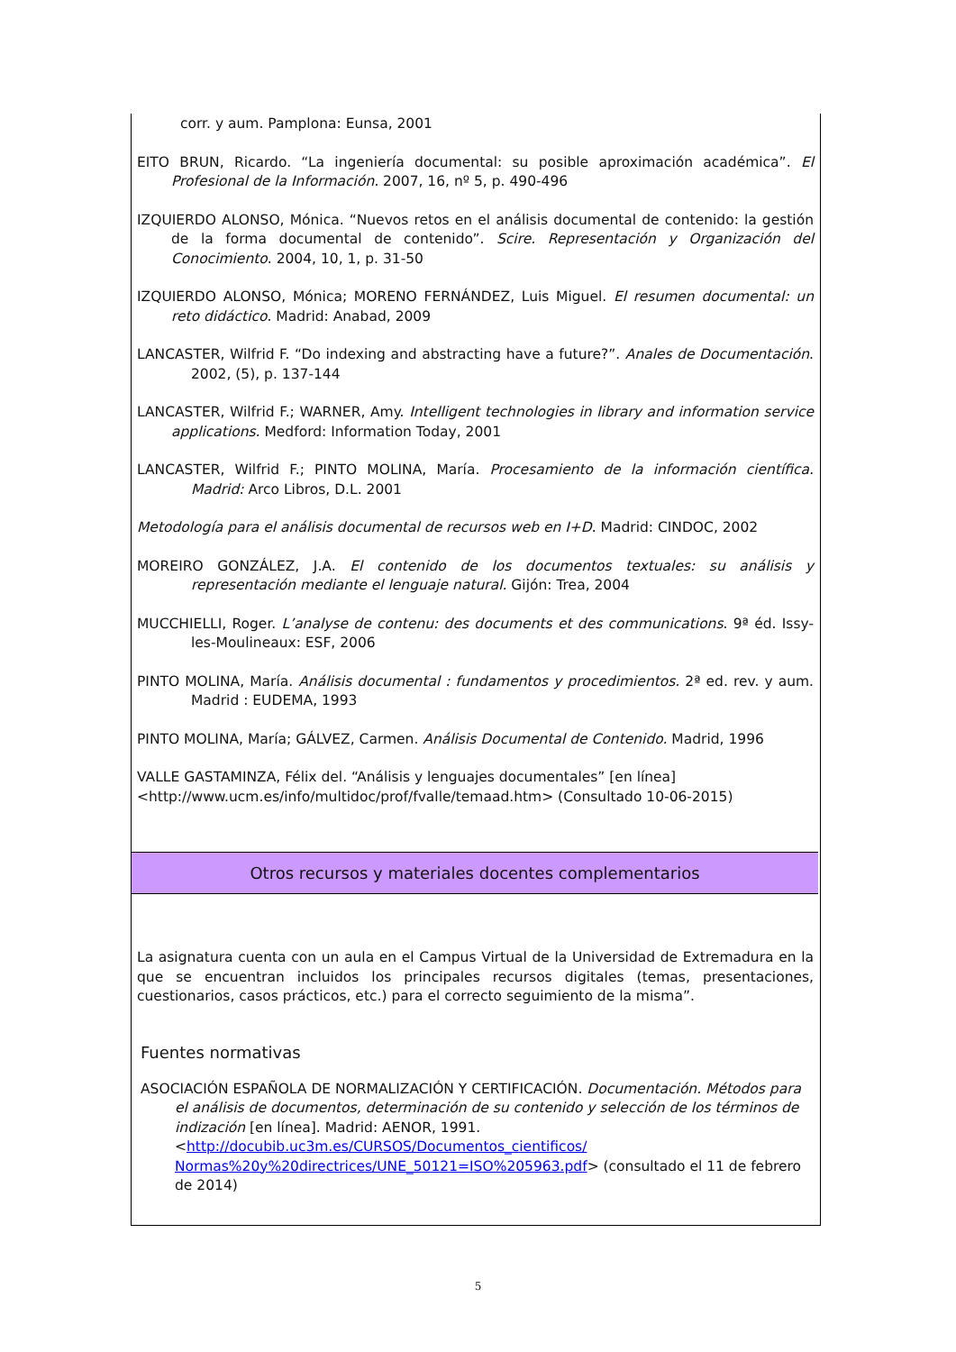corr. y aum. Pamplona: Eunsa, 2001
EITO BRUN, Ricardo. “La ingeniería documental: su posible aproximación académica”. El Profesional de la Información. 2007, 16, nº 5, p. 490-496
IZQUIERDO ALONSO, Mónica. “Nuevos retos en el análisis documental de contenido: la gestión de la forma documental de contenido”. Scire. Representación y Organización del Conocimiento. 2004, 10, 1, p. 31-50
IZQUIERDO ALONSO, Mónica; MORENO FERNÁNDEZ, Luis Miguel. El resumen documental: un reto didáctico. Madrid: Anabad, 2009
LANCASTER, Wilfrid F. “Do indexing and abstracting have a future?”. Anales de Documentación. 2002, (5), p. 137-144
LANCASTER, Wilfrid F.; WARNER, Amy. Intelligent technologies in library and information service applications. Medford: Information Today, 2001
LANCASTER, Wilfrid F.; PINTO MOLINA, María. Procesamiento de la información científica. Madrid: Arco Libros, D.L. 2001
Metodología para el análisis documental de recursos web en I+D. Madrid: CINDOC, 2002
MOREIRO GONZÁLEZ, J.A. El contenido de los documentos textuales: su análisis y representación mediante el lenguaje natural. Gijón: Trea, 2004
MUCCHIELLI, Roger. L’analyse de contenu: des documents et des communications. 9ª éd. Issy-les-Moulineaux: ESF, 2006
PINTO MOLINA, María. Análisis documental : fundamentos y procedimientos. 2ª ed. rev. y aum. Madrid : EUDEMA, 1993
PINTO MOLINA, María; GÁLVEZ, Carmen. Análisis Documental de Contenido. Madrid, 1996
VALLE GASTAMINZA, Félix del. “Análisis y lenguajes documentales” [en línea]
<http://www.ucm.es/info/multidoc/prof/fvalle/temaad.htm> (Consultado 10-06-2015)
Otros recursos y materiales docentes complementarios
La asignatura cuenta con un aula en el Campus Virtual de la Universidad de Extremadura en la que se encuentran incluidos los principales recursos digitales (temas, presentaciones, cuestionarios, casos prácticos, etc.) para el correcto seguimiento de la misma”.
Fuentes normativas
ASOCIACIÓN ESPAÑOLA DE NORMALIZACIÓN Y CERTIFICACIÓN. Documentación. Métodos para el análisis de documentos, determinación de su contenido y selección de los términos de indización [en línea]. Madrid: AENOR, 1991. <http://docubib.uc3m.es/CURSOS/Documentos_cientificos/ Normas%20y%20directrices/UNE_50121=ISO%205963.pdf> (consultado el 11 de febrero de 2014)
5